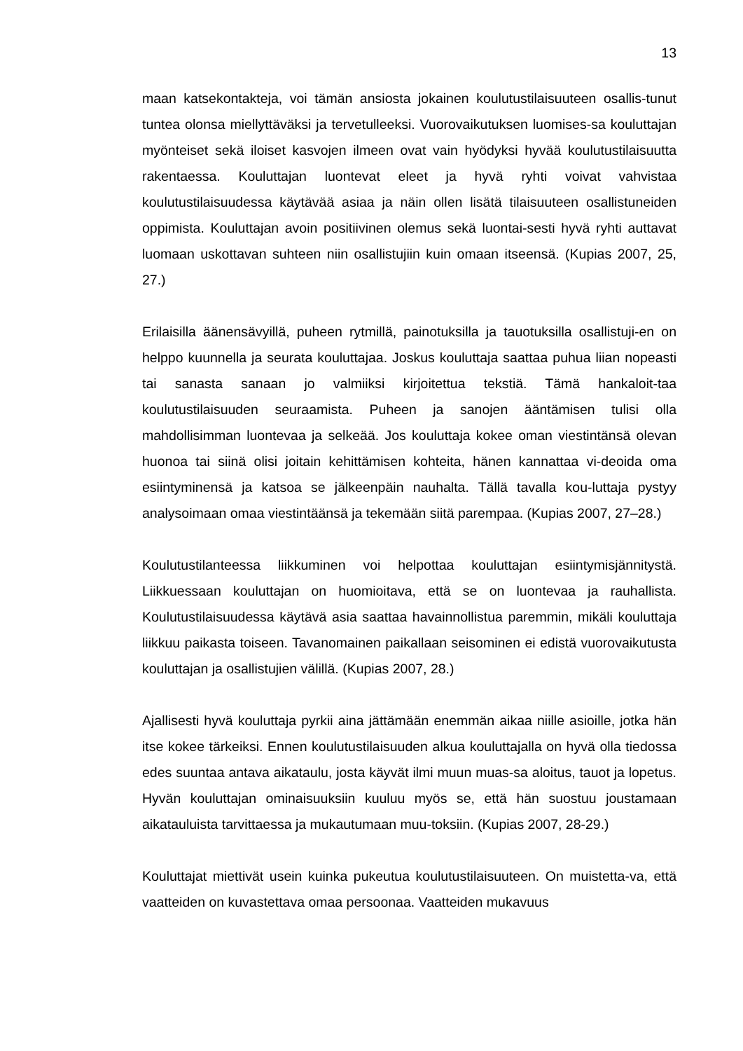13
maan katsekontakteja, voi tämän ansiosta jokainen koulutustilaisuuteen osallis-tunut tuntea olonsa miellyttäväksi ja tervetulleeksi. Vuorovaikutuksen luomises-sa kouluttajan myönteiset sekä iloiset kasvojen ilmeen ovat vain hyödyksi hyvää koulutustilaisuutta rakentaessa. Kouluttajan luontevat eleet ja hyvä ryhti voivat vahvistaa koulutustilaisuudessa käytävää asiaa ja näin ollen lisätä tilaisuuteen osallistuneiden oppimista. Kouluttajan avoin positiivinen olemus sekä luontai-sesti hyvä ryhti auttavat luomaan uskottavan suhteen niin osallistujiin kuin omaan itseensä. (Kupias 2007, 25, 27.)
Erilaisilla äänensävyillä, puheen rytmillä, painotuksilla ja tauotuksilla osallistuji-en on helppo kuunnella ja seurata kouluttajaa. Joskus kouluttaja saattaa puhua liian nopeasti tai sanasta sanaan jo valmiiksi kirjoitettua tekstiä. Tämä hankaloit-taa koulutustilaisuuden seuraamista. Puheen ja sanojen ääntämisen tulisi olla mahdollisimman luontevaa ja selkeää. Jos kouluttaja kokee oman viestintänsä olevan huonoa tai siinä olisi joitain kehittämisen kohteita, hänen kannattaa vi-deoida oma esiintyminensä ja katsoa se jälkeenpäin nauhalta. Tällä tavalla kou-luttaja pystyy analysoimaan omaa viestintäänsä ja tekemään siitä parempaa. (Kupias 2007, 27–28.)
Koulutustilanteessa liikkuminen voi helpottaa kouluttajan esiintymisjännitystä. Liikkuessaan kouluttajan on huomioitava, että se on luontevaa ja rauhallista. Koulutustilaisuudessa käytävä asia saattaa havainnollistua paremmin, mikäli kouluttaja liikkuu paikasta toiseen. Tavanomainen paikallaan seisominen ei edistä vuorovaikutusta kouluttajan ja osallistujien välillä. (Kupias 2007, 28.)
Ajallisesti hyvä kouluttaja pyrkii aina jättämään enemmän aikaa niille asioille, jotka hän itse kokee tärkeiksi. Ennen koulutustilaisuuden alkua kouluttajalla on hyvä olla tiedossa edes suuntaa antava aikataulu, josta käyvät ilmi muun muas-sa aloitus, tauot ja lopetus. Hyvän kouluttajan ominaisuuksiin kuuluu myös se, että hän suostuu joustamaan aikatauluista tarvittaessa ja mukautumaan muu-toksiin. (Kupias 2007, 28-29.)
Kouluttajat miettivät usein kuinka pukeutua koulutustilaisuuteen. On muistetta-va, että vaatteiden on kuvastettava omaa persoonaa. Vaatteiden mukavuus